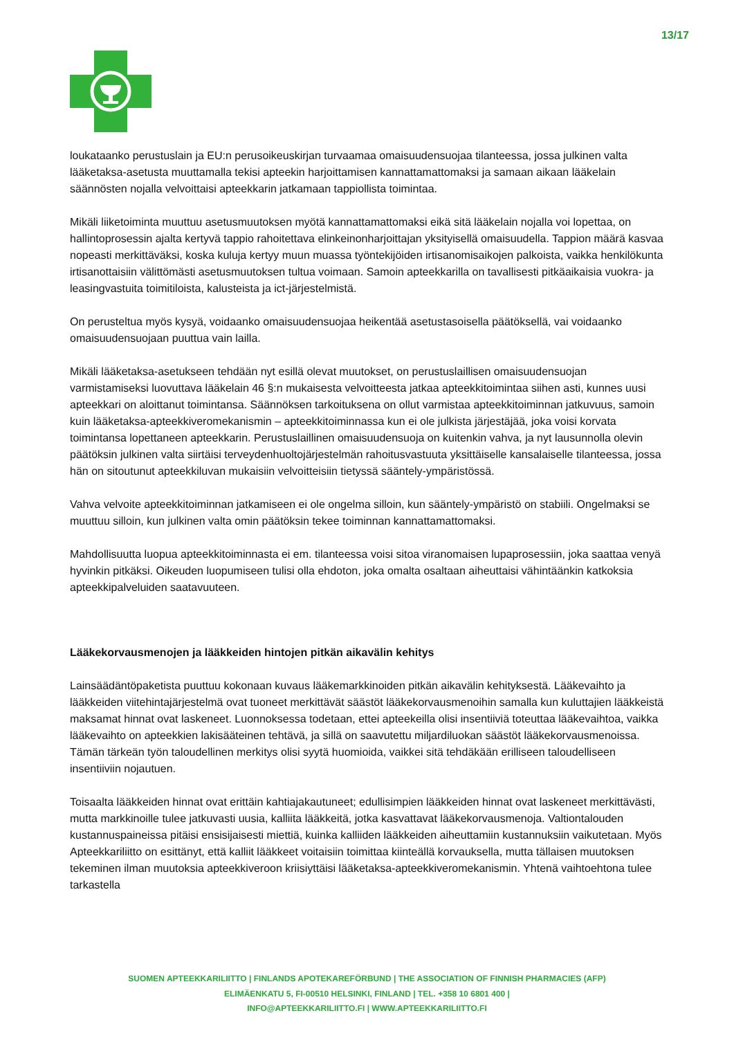13/17
loukataanko perustuslain ja EU:n perusoikeuskirjan turvaamaa omaisuudensuojaa tilanteessa, jossa julkinen valta lääketaksa-asetusta muuttamalla tekisi apteekin harjoittamisen kannattamattomaksi ja samaan aikaan lääkelain säännösten nojalla velvoittaisi apteekkarin jatkamaan tappiollista toimintaa.
Mikäli liiketoiminta muuttuu asetusmuutoksen myötä kannattamattomaksi eikä sitä lääkelain nojalla voi lopettaa, on hallintoprosessin ajalta kertyvä tappio rahoitettava elinkeinonharjoittajan yksityisellä omaisuudella. Tappion määrä kasvaa nopeasti merkittäväksi, koska kuluja kertyy muun muassa työntekijöiden irtisanomisaikojen palkoista, vaikka henkilökunta irtisanottaisiin välittömästi asetusmuutoksen tultua voimaan. Samoin apteekkarilla on tavallisesti pitkäaikaisia vuokra- ja leasingvastuita toimitiloista, kalusteista ja ict-järjestelmistä.
On perusteltua myös kysyä, voidaanko omaisuudensuojaa heikentää asetustasoisella päätöksellä, vai voidaanko omaisuudensuojaan puuttua vain lailla.
Mikäli lääketaksa-asetukseen tehdään nyt esillä olevat muutokset, on perustuslaillisen omaisuudensuojan varmistamiseksi luovuttava lääkelain 46 §:n mukaisesta velvoitteesta jatkaa apteekkitoimintaa siihen asti, kunnes uusi apteekkari on aloittanut toimintansa. Säännöksen tarkoituksena on ollut varmistaa apteekkitoiminnan jatkuvuus, samoin kuin lääketaksa-apteekkiveromekanismin – apteekkitoiminnassa kun ei ole julkista järjestäjää, joka voisi korvata toimintansa lopettaneen apteekkarin. Perustuslaillinen omaisuudensuoja on kuitenkin vahva, ja nyt lausunnolla olevin päätöksin julkinen valta siirtäisi terveydenhuoltojärjestelmän rahoitusvastuuta yksittäiselle kansalaiselle tilanteessa, jossa hän on sitoutunut apteekkiluvan mukaisiin velvoitteisiin tietyssä sääntely-ympäristössä.
Vahva velvoite apteekkitoiminnan jatkamiseen ei ole ongelma silloin, kun sääntely-ympäristö on stabiili. Ongelmaksi se muuttuu silloin, kun julkinen valta omin päätöksin tekee toiminnan kannattamattomaksi.
Mahdollisuutta luopua apteekkitoiminnasta ei em. tilanteessa voisi sitoa viranomaisen lupaprosessiin, joka saattaa venyä hyvinkin pitkäksi. Oikeuden luopumiseen tulisi olla ehdoton, joka omalta osaltaan aiheuttaisi vähintäänkin katkoksia apteekkipalveluiden saatavuuteen.
Lääkekorvausmenojen ja lääkkeiden hintojen pitkän aikavälin kehitys
Lainsäädäntöpaketista puuttuu kokonaan kuvaus lääkemarkkinoiden pitkän aikavälin kehityksestä. Lääkevaihto ja lääkkeiden viitehintajärjestelmä ovat tuoneet merkittävät säästöt lääkekorvausmenoihin samalla kun kuluttajien lääkkeistä maksamat hinnat ovat laskeneet. Luonnoksessa todetaan, ettei apteekeilla olisi insentiiviä toteuttaa lääkevaihtoa, vaikka lääkevaihto on apteekkien lakisääteinen tehtävä, ja sillä on saavutettu miljardiluokan säästöt lääkekorvausmenoissa. Tämän tärkeän työn taloudellinen merkitys olisi syytä huomioida, vaikkei sitä tehdäkään erilliseen taloudelliseen insentiiviin nojautuen.
Toisaalta lääkkeiden hinnat ovat erittäin kahtiajakautuneet; edullisimpien lääkkeiden hinnat ovat laskeneet merkittävästi, mutta markkinoille tulee jatkuvasti uusia, kalliita lääkkeitä, jotka kasvattavat lääkekorvausmenoja. Valtiontalouden kustannuspaineissa pitäisi ensisijaisesti miettiä, kuinka kalliiden lääkkeiden aiheuttamiin kustannuksiin vaikutetaan. Myös Apteekkariliitto on esittänyt, että kalliit lääkkeet voitaisiin toimittaa kiinteällä korvauksella, mutta tällaisen muutoksen tekeminen ilman muutoksia apteekkiveroon kriisiyttäisi lääketaksa-apteekkiveromekanismin. Yhtenä vaihtoehtona tulee tarkastella
SUOMEN APTEEKKARILIITTO | FINLANDS APOTEKAREFÖRBUND | THE ASSOCIATION OF FINNISH PHARMACIES (AFP)
ELIMÄENKATU 5, FI-00510 HELSINKI, FINLAND | TEL. +358 10 6801 400 |
INFO@APTEEKKARILIITTO.FI | WWW.APTEEKKARILIITTO.FI